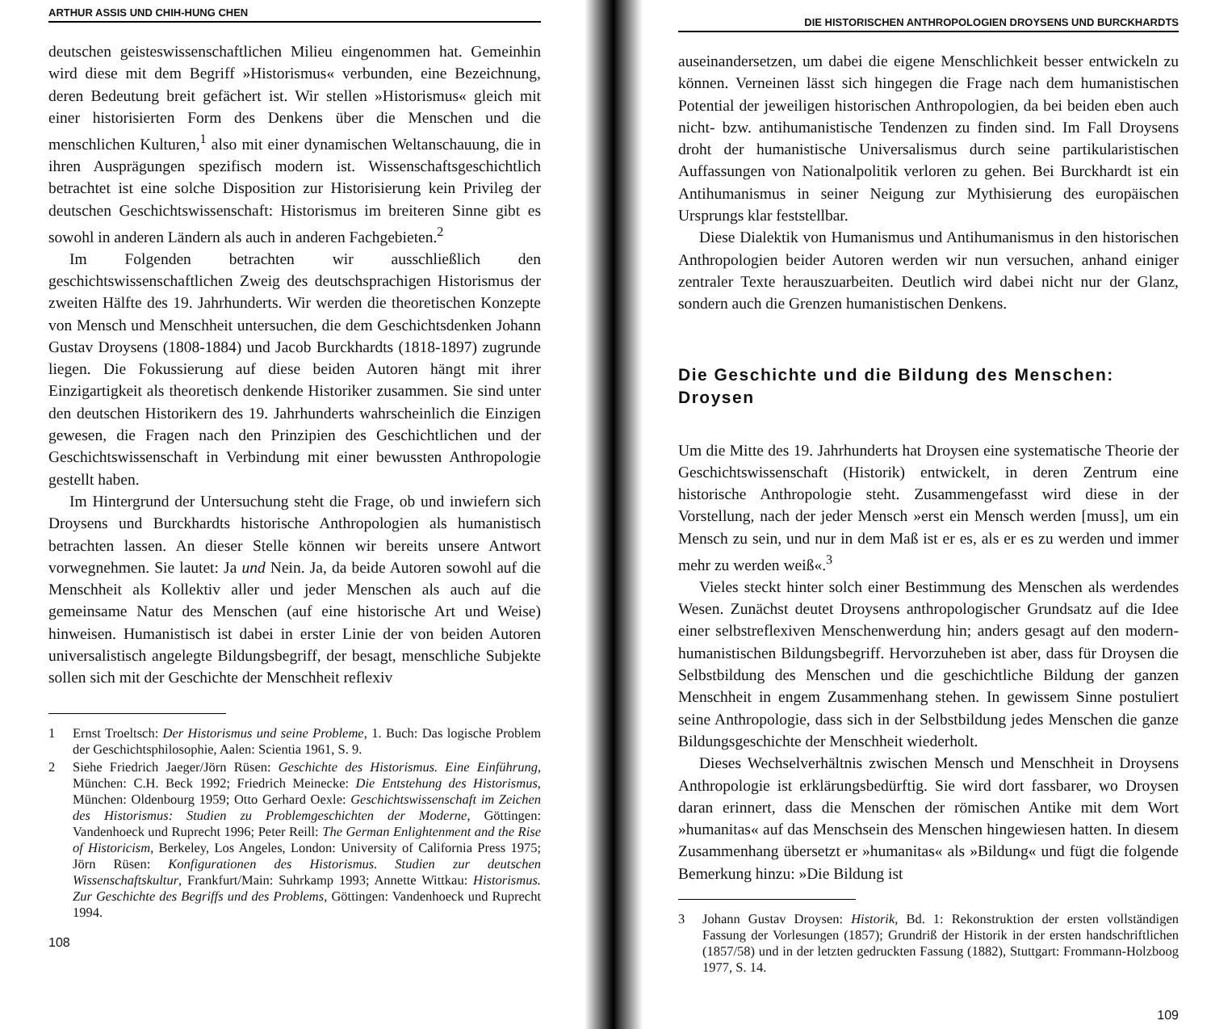ARTHUR ASSIS UND CHIH-HUNG CHEN
deutschen geisteswissenschaftlichen Milieu eingenommen hat. Gemeinhin wird diese mit dem Begriff »Historismus« verbunden, eine Bezeichnung, deren Bedeutung breit gefächert ist. Wir stellen »Historismus« gleich mit einer historisierten Form des Denkens über die Menschen und die menschlichen Kulturen,<sup>1</sup> also mit einer dynamischen Weltanschauung, die in ihren Ausprägungen spezifisch modern ist. Wissenschaftsgeschichtlich betrachtet ist eine solche Disposition zur Historisierung kein Privileg der deutschen Geschichtswissenschaft: Historismus im breiteren Sinne gibt es sowohl in anderen Ländern als auch in anderen Fachgebieten.<sup>2</sup>
Im Folgenden betrachten wir ausschließlich den geschichtswissenschaftlichen Zweig des deutschsprachigen Historismus der zweiten Hälfte des 19. Jahrhunderts. Wir werden die theoretischen Konzepte von Mensch und Menschheit untersuchen, die dem Geschichtsdenken Johann Gustav Droysens (1808-1884) und Jacob Burckhardts (1818-1897) zugrunde liegen. Die Fokussierung auf diese beiden Autoren hängt mit ihrer Einzigartigkeit als theoretisch denkende Historiker zusammen. Sie sind unter den deutschen Historikern des 19. Jahrhunderts wahrscheinlich die Einzigen gewesen, die Fragen nach den Prinzipien des Geschichtlichen und der Geschichtswissenschaft in Verbindung mit einer bewussten Anthropologie gestellt haben.
Im Hintergrund der Untersuchung steht die Frage, ob und inwiefern sich Droysens und Burckhardts historische Anthropologien als humanistisch betrachten lassen. An dieser Stelle können wir bereits unsere Antwort vorwegnehmen. Sie lautet: Ja und Nein. Ja, da beide Autoren sowohl auf die Menschheit als Kollektiv aller und jeder Menschen als auch auf die gemeinsame Natur des Menschen (auf eine historische Art und Weise) hinweisen. Humanistisch ist dabei in erster Linie der von beiden Autoren universalistisch angelegte Bildungsbegriff, der besagt, menschliche Subjekte sollen sich mit der Geschichte der Menschheit reflexiv
1 Ernst Troeltsch: Der Historismus und seine Probleme, 1. Buch: Das logische Problem der Geschichtsphilosophie, Aalen: Scientia 1961, S. 9.
2 Siehe Friedrich Jaeger/Jörn Rüsen: Geschichte des Historismus. Eine Einführung, München: C.H. Beck 1992; Friedrich Meinecke: Die Entstehung des Historismus, München: Oldenbourg 1959; Otto Gerhard Oexle: Geschichtswissenschaft im Zeichen des Historismus: Studien zu Problemgeschichten der Moderne, Göttingen: Vandenhoeck und Ruprecht 1996; Peter Reill: The German Enlightenment and the Rise of Historicism, Berkeley, Los Angeles, London: University of California Press 1975; Jörn Rüsen: Konfigurationen des Historismus. Studien zur deutschen Wissenschaftskultur, Frankfurt/Main: Suhrkamp 1993; Annette Wittkau: Historismus. Zur Geschichte des Begriffs und des Problems, Göttingen: Vandenhoeck und Ruprecht 1994.
108
DIE HISTORISCHEN ANTHROPOLOGIEN DROYSENS UND BURCKHARDTS
auseinandersetzen, um dabei die eigene Menschlichkeit besser entwickeln zu können. Verneinen lässt sich hingegen die Frage nach dem humanistischen Potential der jeweiligen historischen Anthropologien, da bei beiden eben auch nicht- bzw. antihumanistische Tendenzen zu finden sind. Im Fall Droysens droht der humanistische Universalismus durch seine partikularistischen Auffassungen von Nationalpolitik verloren zu gehen. Bei Burckhardt ist ein Antihumanismus in seiner Neigung zur Mythisierung des europäischen Ursprungs klar feststellbar.
Diese Dialektik von Humanismus und Antihumanismus in den historischen Anthropologien beider Autoren werden wir nun versuchen, anhand einiger zentraler Texte herauszuarbeiten. Deutlich wird dabei nicht nur der Glanz, sondern auch die Grenzen humanistischen Denkens.
Die Geschichte und die Bildung des Menschen: Droysen
Um die Mitte des 19. Jahrhunderts hat Droysen eine systematische Theorie der Geschichtswissenschaft (Historik) entwickelt, in deren Zentrum eine historische Anthropologie steht. Zusammengefasst wird diese in der Vorstellung, nach der jeder Mensch »erst ein Mensch werden [muss], um ein Mensch zu sein, und nur in dem Maß ist er es, als er es zu werden und immer mehr zu werden weiß«.<sup>3</sup>
Vieles steckt hinter solch einer Bestimmung des Menschen als werdendes Wesen. Zunächst deutet Droysens anthropologischer Grundsatz auf die Idee einer selbstreflexiven Menschenwerdung hin; anders gesagt auf den modern-humanistischen Bildungsbegriff. Hervorzuheben ist aber, dass für Droysen die Selbstbildung des Menschen und die geschichtliche Bildung der ganzen Menschheit in engem Zusammenhang stehen. In gewissem Sinne postuliert seine Anthropologie, dass sich in der Selbstbildung jedes Menschen die ganze Bildungsgeschichte der Menschheit wiederholt.
Dieses Wechselverhältnis zwischen Mensch und Menschheit in Droysens Anthropologie ist erklärungsbedürftig. Sie wird dort fassbarer, wo Droysen daran erinnert, dass die Menschen der römischen Antike mit dem Wort »humanitas« auf das Menschsein des Menschen hingewiesen hatten. In diesem Zusammenhang übersetzt er »humanitas« als »Bildung« und fügt die folgende Bemerkung hinzu: »Die Bildung ist
3 Johann Gustav Droysen: Historik, Bd. 1: Rekonstruktion der ersten vollständigen Fassung der Vorlesungen (1857); Grundriß der Historik in der ersten handschriftlichen (1857/58) und in der letzten gedruckten Fassung (1882), Stuttgart: Frommann-Holzboog 1977, S. 14.
109